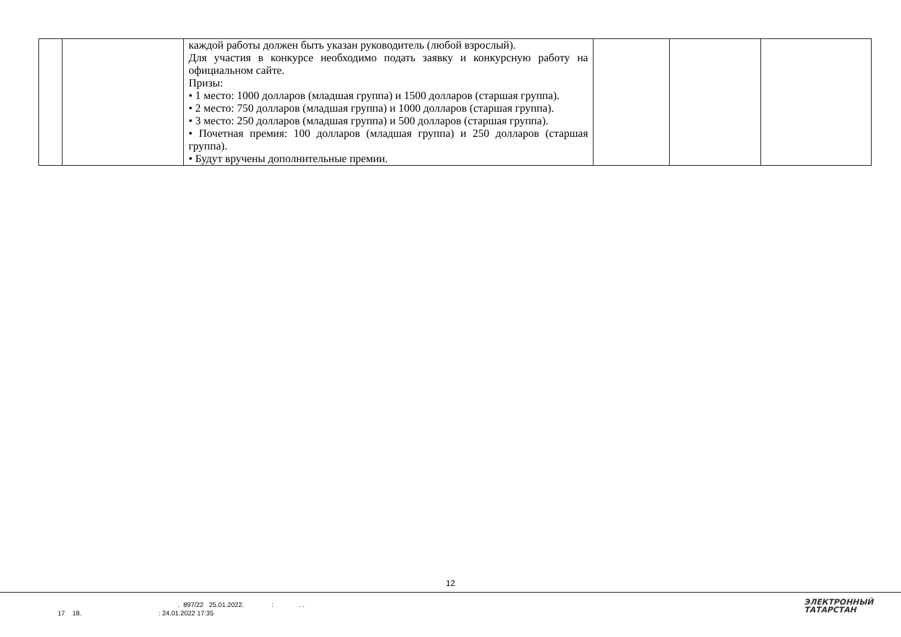| | | каждой работы должен быть указан руководитель (любой взрослый). Для участия в конкурсе необходимо подать заявку и конкурсную работу на официальном сайте. Призы: • 1 место: 1000 долларов (младшая группа) и 1500 долларов (старшая группа). • 2 место: 750 долларов (младшая группа) и 1000 долларов (старшая группа). • 3 место: 250 долларов (младшая группа) и 500 долларов (старшая группа). • Почетная премия: 100 долларов (младшая группа) и 250 долларов (старшая группа). • Будут вручены дополнительные премии. | | | |
12
. 897/22 25.01.2022. : . .
17 18. : 24.01.2022 17:35
ЭЛЕКТРОННЫЙ
ТАТАРСТАН